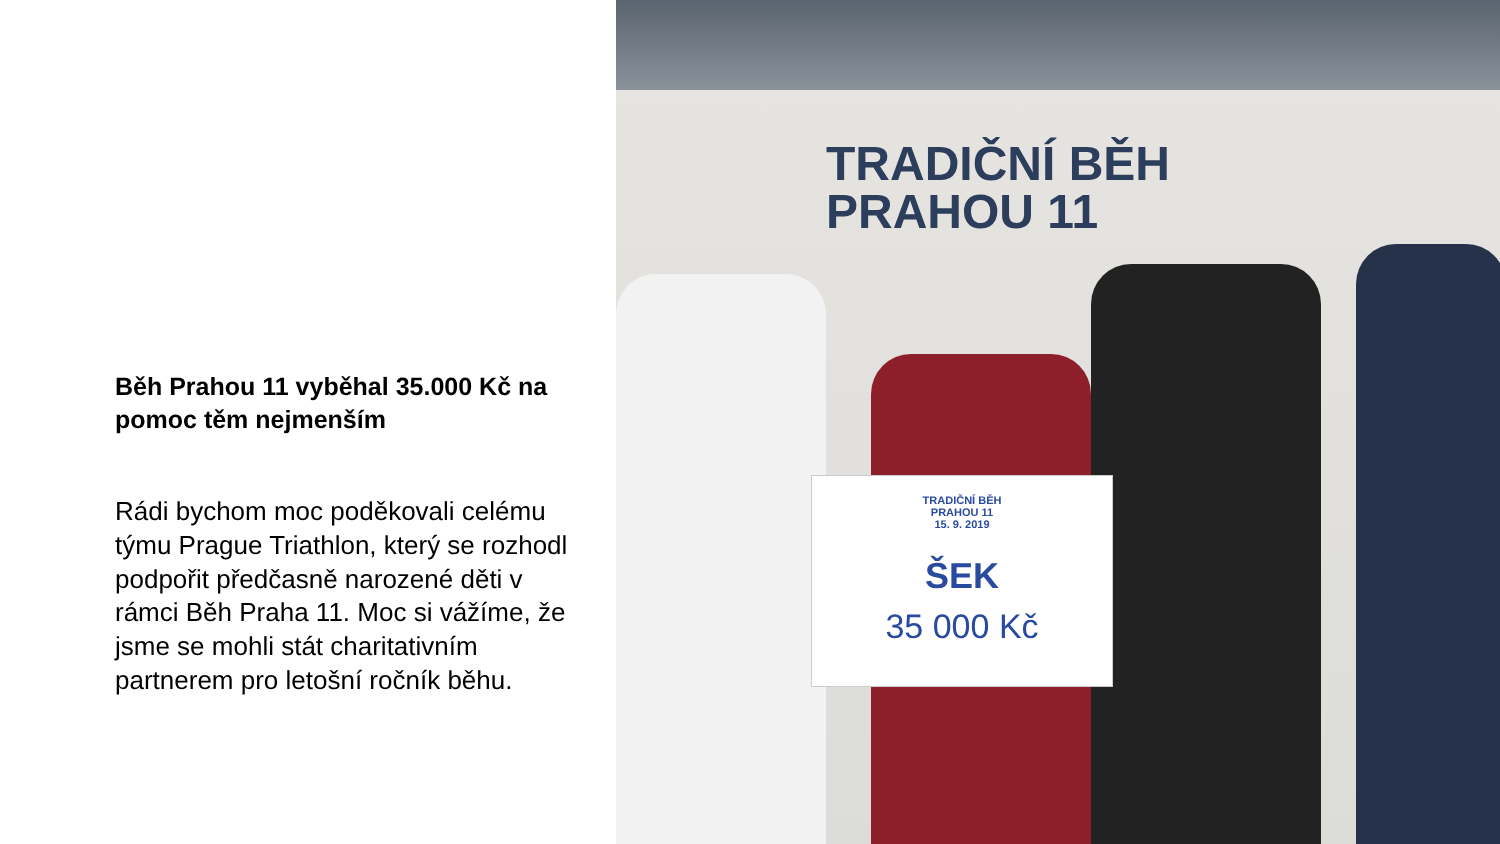Běh Prahou 11 vyběhal 35.000 Kč na pomoc těm nejmenším
Rádi bychom moc poděkovali celému týmu Prague Triathlon, který se rozhodl podpořit předčasně narozené děti v rámci Běh Praha 11. Moc si vážíme, že jsme se mohli stát charitativním partnerem pro letošní ročník běhu.
TRADIČNÍ BĚH
PRAHOU 11
TRADIČNÍ BĚH
PRAHOU 11
15. 9. 2019
ŠEK
35 000 Kč